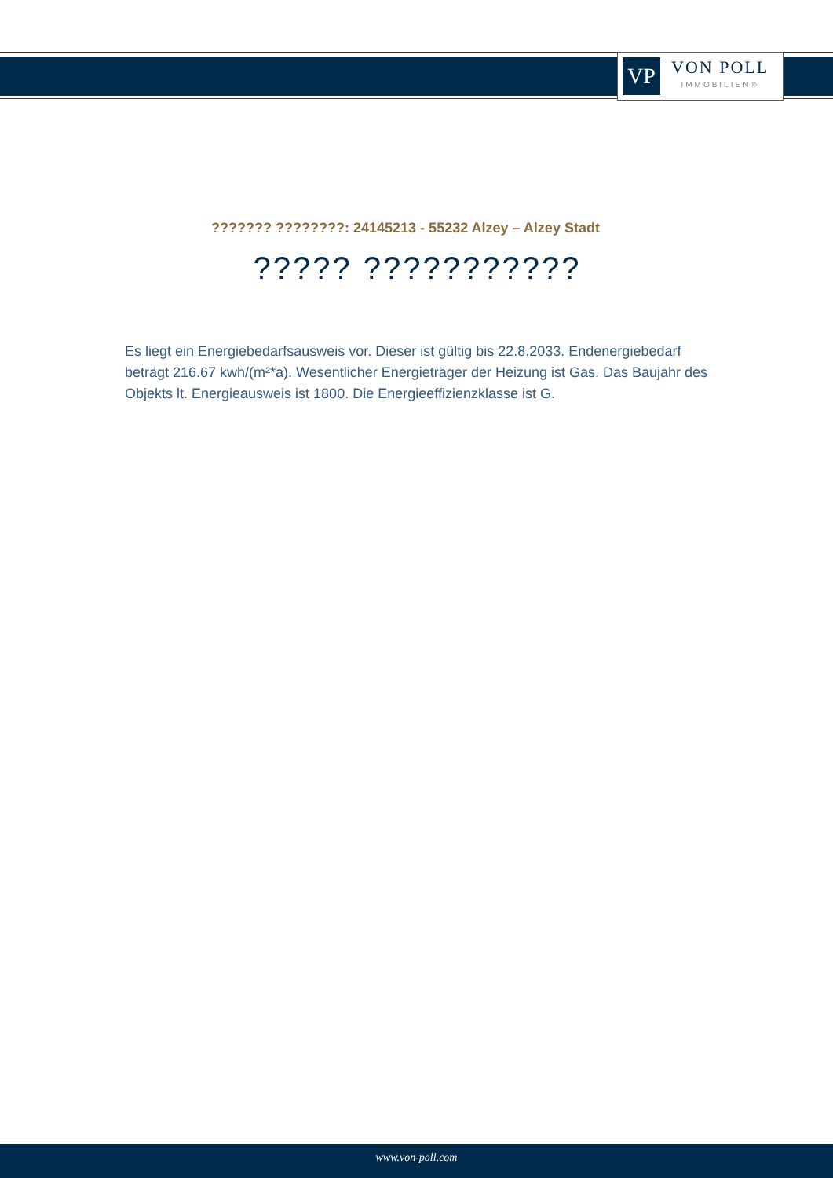VP
VON POLL
IMMOBILIEN®
??????? ????????: 24145213 - 55232 Alzey – Alzey Stadt
????? ???????????
Es liegt ein Energiebedarfsausweis vor. Dieser ist gültig bis 22.8.2033. Endenergiebedarf beträgt 216.67 kwh/(m²*a). Wesentlicher Energieträger der Heizung ist Gas. Das Baujahr des Objekts lt. Energieausweis ist 1800. Die Energieeffizienzklasse ist G.
www.von-poll.com